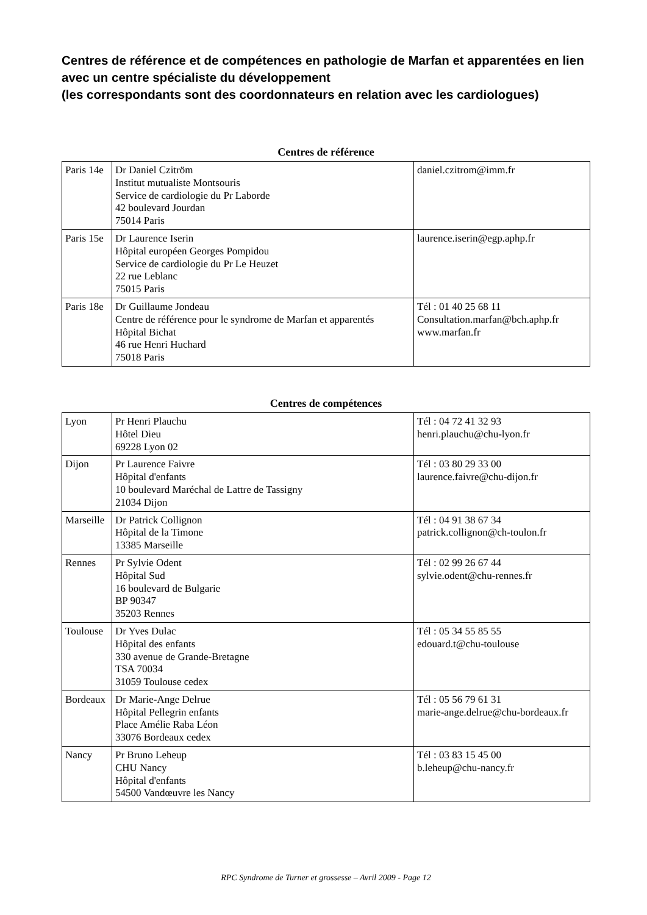Centres de référence et de compétences en pathologie de Marfan et apparentées en lien avec un centre spécialiste du développement
(les correspondants sont des coordonnateurs en relation avec les cardiologues)
Centres de référence
| Paris 14e | Dr Daniel Czitröm Institut mutualiste Montsouris Service de cardiologie du Pr Laborde 42 boulevard Jourdan 75014 Paris | daniel.czitrom@imm.fr |
| Paris 15e | Dr Laurence Iserin Hôpital européen Georges Pompidou Service de cardiologie du Pr Le Heuzet 22 rue Leblanc 75015 Paris | laurence.iserin@egp.aphp.fr |
| Paris 18e | Dr Guillaume Jondeau Centre de référence pour le syndrome de Marfan et apparentés Hôpital Bichat 46 rue Henri Huchard 75018 Paris | Tél : 01 40 25 68 11 Consultation.marfan@bch.aphp.fr www.marfan.fr |
Centres de compétences
| Lyon | Pr Henri Plauchu Hôtel Dieu 69228 Lyon 02 | Tél : 04 72 41 32 93 henri.plauchu@chu-lyon.fr |
| Dijon | Pr Laurence Faivre Hôpital d'enfants 10 boulevard Maréchal de Lattre de Tassigny 21034 Dijon | Tél : 03 80 29 33 00 laurence.faivre@chu-dijon.fr |
| Marseille | Dr Patrick Collignon Hôpital de la Timone 13385 Marseille | Tél : 04 91 38 67 34 patrick.collignon@ch-toulon.fr |
| Rennes | Pr Sylvie Odent Hôpital Sud 16 boulevard de Bulgarie BP 90347 35203 Rennes | Tél : 02 99 26 67 44 sylvie.odent@chu-rennes.fr |
| Toulouse | Dr Yves Dulac Hôpital des enfants 330 avenue de Grande-Bretagne TSA 70034 31059 Toulouse cedex | Tél : 05 34 55 85 55 edouard.t@chu-toulouse |
| Bordeaux | Dr Marie-Ange Delrue Hôpital Pellegrin enfants Place Amélie Raba Léon 33076 Bordeaux cedex | Tél : 05 56 79 61 31 marie-ange.delrue@chu-bordeaux.fr |
| Nancy | Pr Bruno Leheup CHU Nancy Hôpital d'enfants 54500 Vandœuvre les Nancy | Tél : 03 83 15 45 00 b.leheup@chu-nancy.fr |
RPC Syndrome de Turner et grossesse – Avril 2009 - Page 12